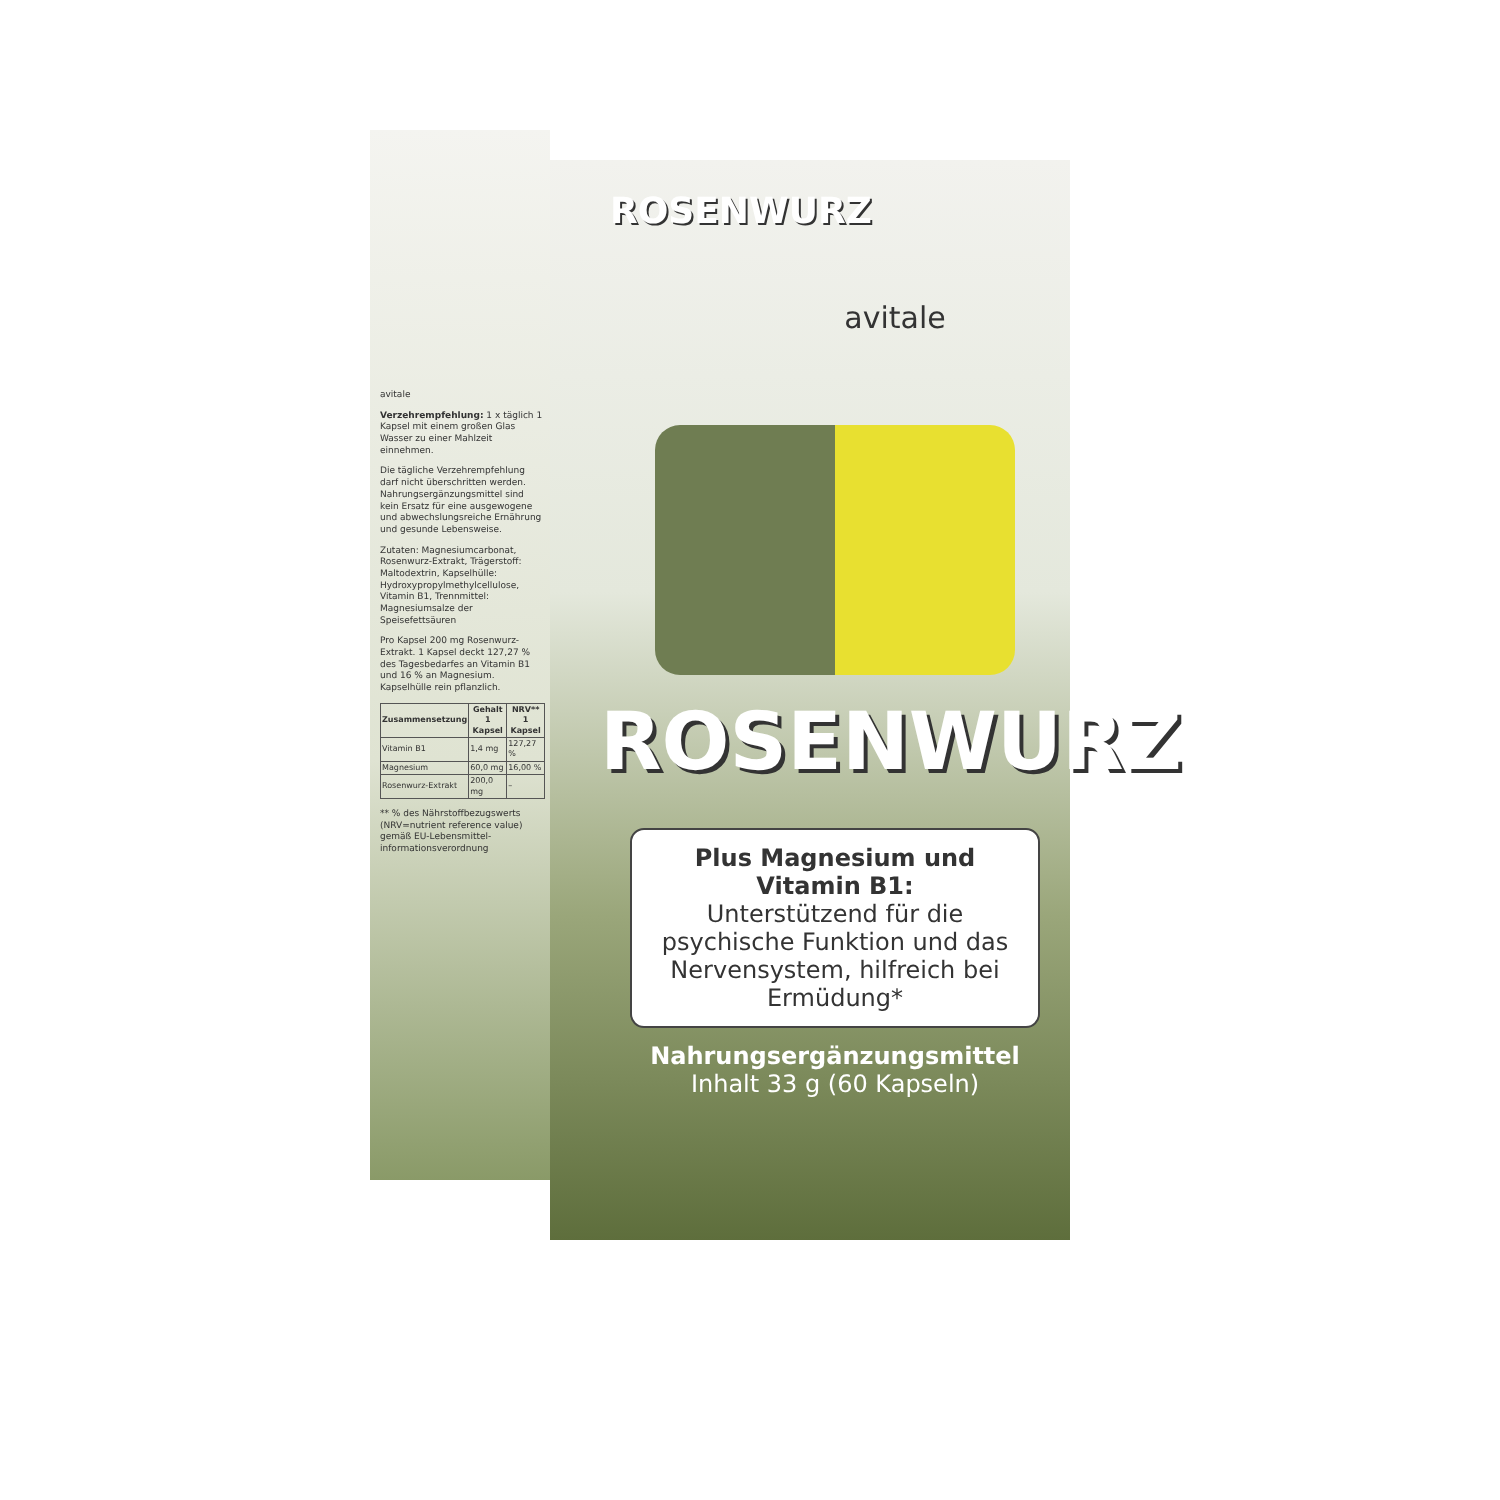ROSENWURZ
avitale
Verzehrempfehlung: 1 x täglich 1 Kapsel mit einem großen Glas Wasser zu einer Mahlzeit einnehmen.
Die tägliche Verzehrempfehlung darf nicht überschritten werden. Nahrungsergänzungsmittel sind kein Ersatz für eine ausgewogene und abwechslungsreiche Ernährung und gesunde Lebensweise.
Zutaten: Magnesiumcarbonat, Rosenwurz-Extrakt, Trägerstoff: Maltodextrin, Kapselhülle: Hydroxypropylmethylcellulose, Vitamin B1, Trennmittel: Magnesiumsalze der Speisefettsäuren
Pro Kapsel 200 mg Rosenwurz-Extrakt. 1 Kapsel deckt 127,27 % des Tagesbedarfes an Vitamin B1 und 16 % an Magnesium. Kapselhülle rein pflanzlich.
| Zusammensetzung | Gehalt 1 Kapsel | NRV** 1 Kapsel |
| --- | --- | --- |
| Vitamin B1 | 1,4 mg | 127,27 % |
| Magnesium | 60,0 mg | 16,00 % |
| Rosenwurz-Extrakt | 200,0 mg | – |
** % des Nährstoffbezugswerts (NRV=nutrient reference value) gemäß EU-Lebensmittel-informationsverordnung
avitale
ROSENWURZ
Plus Magnesium und Vitamin B1:
Unterstützend für die psychische Funktion und das Nervensystem, hilfreich bei Ermüdung*
Nahrungsergänzungsmittel
Inhalt 33 g (60 Kapseln)